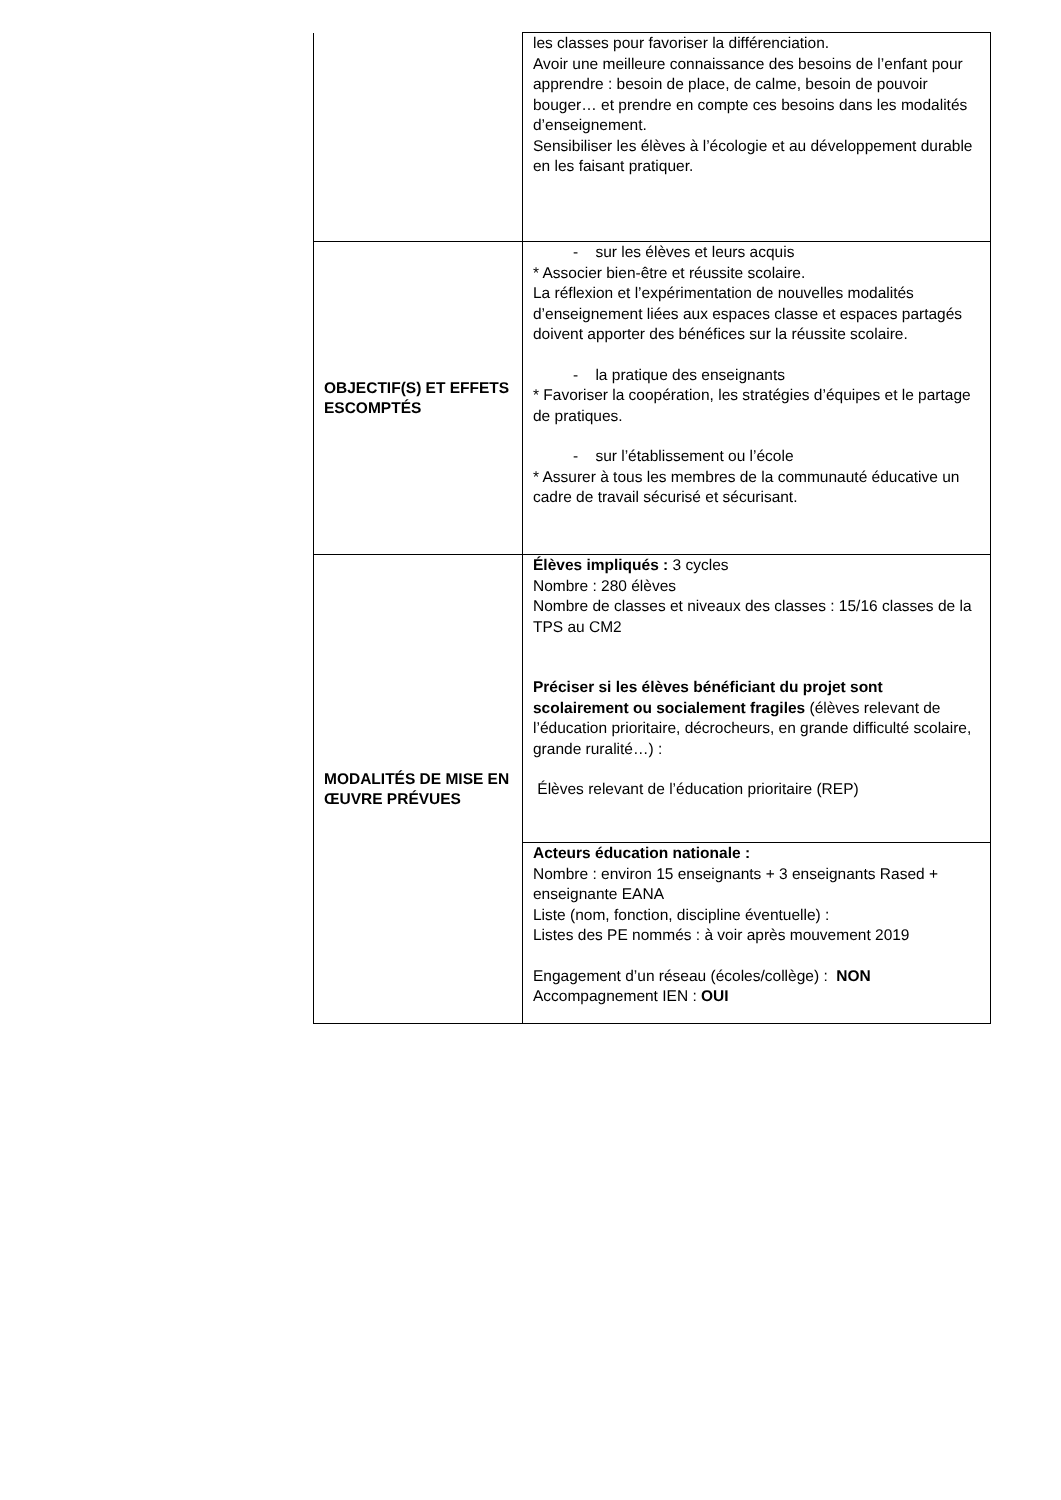| | les classes pour favoriser la différenciation. Avoir une meilleure connaissance des besoins de l’enfant pour apprendre : besoin de place, de calme, besoin de pouvoir bouger… et prendre en compte ces besoins dans les modalités d’enseignement. Sensibiliser les élèves à l’écologie et au développement durable en les faisant pratiquer. |
| OBJECTIF(S) ET EFFETS ESCOMPTÉS | - sur les élèves et leurs acquis * Associer bien-être et réussite scolaire. La réflexion et l’expérimentation de nouvelles modalités d’enseignement liées aux espaces classe et espaces partagés doivent apporter des bénéfices sur la réussite scolaire. - la pratique des enseignants * Favoriser la coopération, les stratégies d’équipes et le partage de pratiques. - sur l’établissement ou l’école * Assurer à tous les membres de la communauté éducative un cadre de travail sécurisé et sécurisant. |
| MODALITÉS DE MISE EN ŒUVRE PRÉVUES | Élèves impliqués : 3 cycles Nombre : 280 élèves Nombre de classes et niveaux des classes : 15/16 classes de la TPS au CM2 Préciser si les élèves bénéficiant du projet sont scolairement ou socialement fragiles (élèves relevant de l’éducation prioritaire, décrocheurs, en grande difficulté scolaire, grande ruralité…) : Élèves relevant de l’éducation prioritaire (REP) |
| | Acteurs éducation nationale : Nombre : environ 15 enseignants + 3 enseignants Rased + enseignante EANA Liste (nom, fonction, discipline éventuelle) : Listes des PE nommés : à voir après mouvement 2019 Engagement d’un réseau (écoles/collège) : NON Accompagnement IEN : OUI |